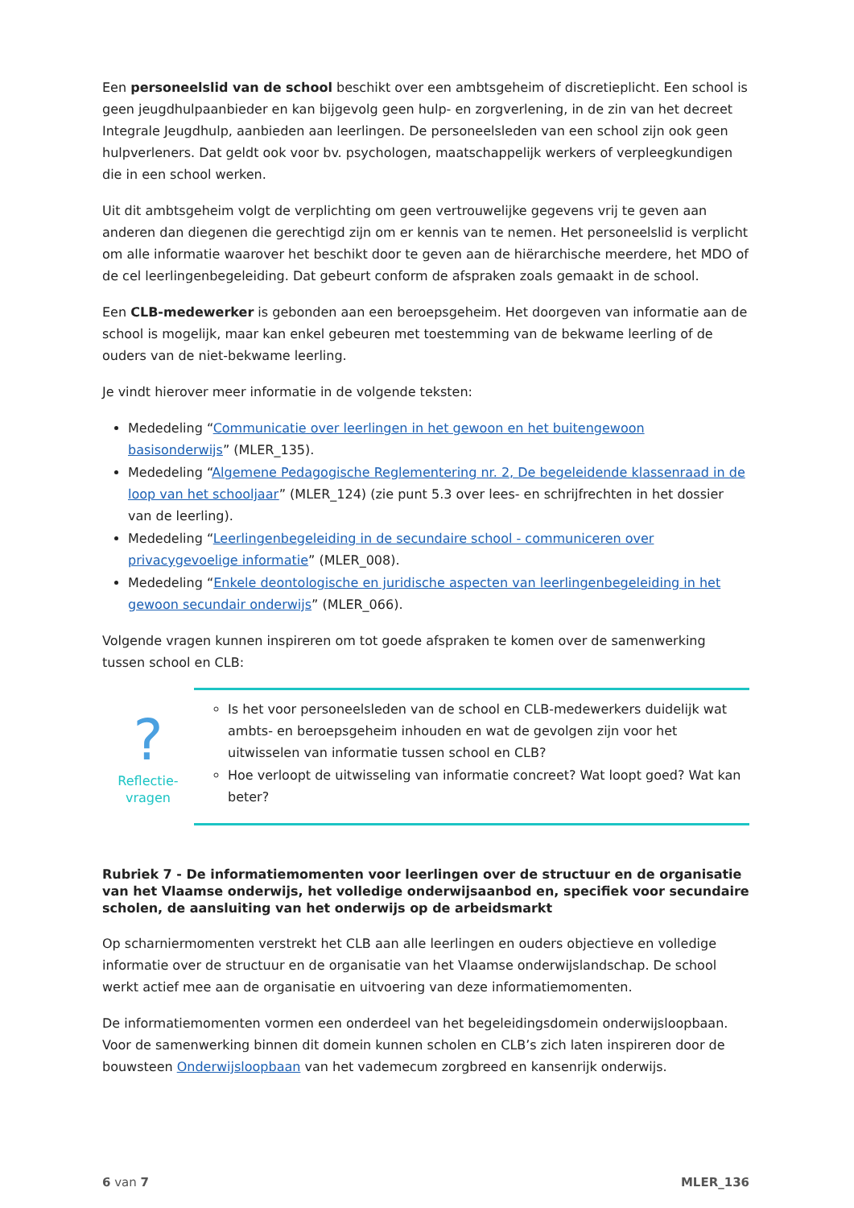Een personeelslid van de school beschikt over een ambtsgeheim of discretieplicht. Een school is geen jeugdhulpaanbieder en kan bijgevolg geen hulp- en zorgverlening, in de zin van het decreet Integrale Jeugdhulp, aanbieden aan leerlingen. De personeelsleden van een school zijn ook geen hulpverleners. Dat geldt ook voor bv. psychologen, maatschappelijk werkers of verpleegkundigen die in een school werken.
Uit dit ambtsgeheim volgt de verplichting om geen vertrouwelijke gegevens vrij te geven aan anderen dan diegenen die gerechtigd zijn om er kennis van te nemen. Het personeelslid is verplicht om alle informatie waarover het beschikt door te geven aan de hiërarchische meerdere, het MDO of de cel leerlingenbegeleiding. Dat gebeurt conform de afspraken zoals gemaakt in de school.
Een CLB-medewerker is gebonden aan een beroepsgeheim. Het doorgeven van informatie aan de school is mogelijk, maar kan enkel gebeuren met toestemming van de bekwame leerling of de ouders van de niet-bekwame leerling.
Je vindt hierover meer informatie in de volgende teksten:
Mededeling “Communicatie over leerlingen in het gewoon en het buitengewoon basisonderwijs” (MLER_135).
Mededeling “Algemene Pedagogische Reglementering nr. 2, De begeleidende klassenraad in de loop van het schooljaar” (MLER_124) (zie punt 5.3 over lees- en schrijfrechten in het dossier van de leerling).
Mededeling “Leerlingenbegeleiding in de secundaire school - communiceren over privacygevoelige informatie” (MLER_008).
Mededeling “Enkele deontologische en juridische aspecten van leerlingenbegeleiding in het gewoon secundair onderwijs” (MLER_066).
Volgende vragen kunnen inspireren om tot goede afspraken te komen over de samenwerking tussen school en CLB:
?
Reflectie-
vragen
Is het voor personeelsleden van de school en CLB-medewerkers duidelijk wat ambts- en beroepsgeheim inhouden en wat de gevolgen zijn voor het uitwisselen van informatie tussen school en CLB?
Hoe verloopt de uitwisseling van informatie concreet? Wat loopt goed? Wat kan beter?
Rubriek 7 - De informatiemomenten voor leerlingen over de structuur en de organisatie van het Vlaamse onderwijs, het volledige onderwijsaanbod en, specifiek voor secundaire scholen, de aansluiting van het onderwijs op de arbeidsmarkt
Op scharniermomenten verstrekt het CLB aan alle leerlingen en ouders objectieve en volledige informatie over de structuur en de organisatie van het Vlaamse onderwijslandschap. De school werkt actief mee aan de organisatie en uitvoering van deze informatiemomenten.
De informatiemomenten vormen een onderdeel van het begeleidingsdomein onderwijsloopbaan. Voor de samenwerking binnen dit domein kunnen scholen en CLB’s zich laten inspireren door de bouwsteen Onderwijsloopbaan van het vademecum zorgbreed en kansenrijk onderwijs.
6 van 7 MLER_136